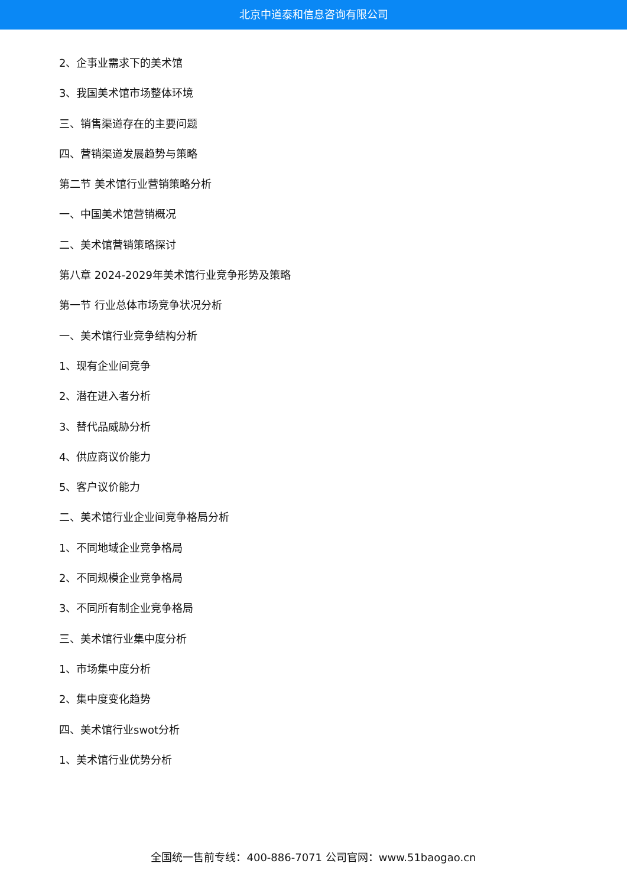北京中道泰和信息咨询有限公司
2、企事业需求下的美术馆
3、我国美术馆市场整体环境
三、销售渠道存在的主要问题
四、营销渠道发展趋势与策略
第二节 美术馆行业营销策略分析
一、中国美术馆营销概况
二、美术馆营销策略探讨
第八章 2024-2029年美术馆行业竞争形势及策略
第一节 行业总体市场竞争状况分析
一、美术馆行业竞争结构分析
1、现有企业间竞争
2、潜在进入者分析
3、替代品威胁分析
4、供应商议价能力
5、客户议价能力
二、美术馆行业企业间竞争格局分析
1、不同地域企业竞争格局
2、不同规模企业竞争格局
3、不同所有制企业竞争格局
三、美术馆行业集中度分析
1、市场集中度分析
2、集中度变化趋势
四、美术馆行业swot分析
1、美术馆行业优势分析
全国统一售前专线：400-886-7071 公司官网：www.51baogao.cn